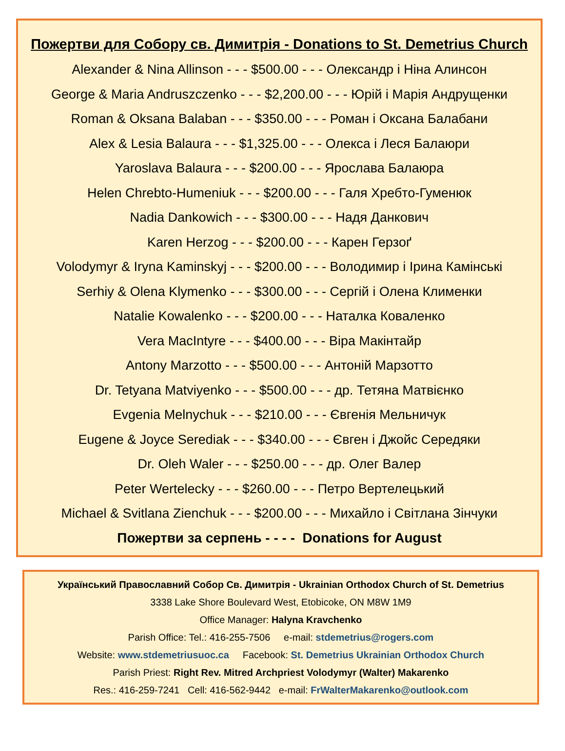Пожертви для Собору св. Димитрія - Donations to St. Demetrius Church
Alexander & Nina Allinson - - - $500.00 - - - Олександр і Ніна Алинсон
George & Maria Andruszczenko - - - $2,200.00 - - - Юрій і Марія Андрущенки
Roman & Oksana Balaban - - - $350.00 - - - Роман і Оксана Балабани
Alex & Lesia Balaura - - - $1,325.00 - - - Олекса і Леся Балаюри
Yaroslava Balaura - - - $200.00 - - - Ярослава Балаюра
Helen Chrebto-Humeniuk - - - $200.00 - - - Галя Хребто-Гуменюк
Nadia Dankowich - - - $300.00 - - - Надя Данкович
Karen Herzog - - - $200.00 - - - Карен Герзоґ
Volodymyr & Iryna Kaminskyj - - - $200.00 - - - Володимир і Ірина Камінські
Serhiy & Olena Klymenko - - - $300.00 - - - Сергій і Олена Клименки
Natalie Kowalenko - - - $200.00 - - - Наталка Коваленко
Vera MacIntyre - - - $400.00 - - - Віра Макінтайр
Antony Marzotto - - - $500.00 - - - Антоній Марзотто
Dr. Tetyana Matviyenko - - - $500.00 - - - др. Тетяна Матвієнко
Evgenia Melnychuk - - - $210.00 - - - Євгенія Мельничук
Eugene & Joyce Serediak - - - $340.00 - - - Євген і Джойс Середяки
Dr. Oleh Waler - - - $250.00 - - - др. Олег Валер
Peter Wertelecky - - - $260.00 - - - Петро Вертелецький
Michael & Svitlana Zienchuk - - - $200.00 - - - Михайло і Світлана Зінчуки
Пожертви за серпень - - - - Donations for August
Український Православний Собор Св. Димитрія - Ukrainian Orthodox Church of St. Demetrius
3338 Lake Shore Boulevard West, Etobicoke, ON M8W 1M9
Office Manager: Halyna Kravchenko
Parish Office: Tel.: 416-255-7506 e-mail: stdemetrius@rogers.com
Website: www.stdemetriusuoc.ca Facebook: St. Demetrius Ukrainian Orthodox Church
Parish Priest: Right Rev. Mitred Archpriest Volodymyr (Walter) Makarenko
Res.: 416-259-7241 Cell: 416-562-9442 e-mail: FrWalterMakarenko@outlook.com